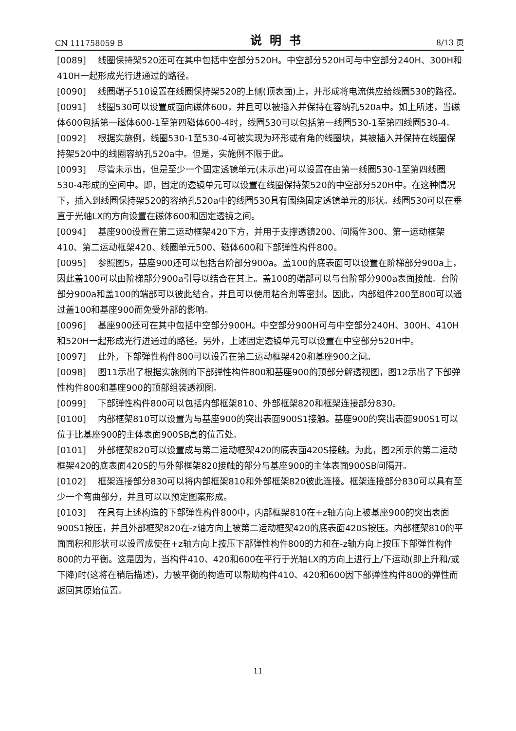CN 111758059 B 说明书 8/13 页
[0089] 线圈保持架520还可在其中包括中空部分520H。中空部分520H可与中空部分240H、300H和410H一起形成光行进通过的路径。
[0090] 线圈端子510设置在线圈保持架520的上侧(顶表面)上，并形成将电流供应给线圈530的路径。
[0091] 线圈530可以设置成面向磁体600，并且可以被插入并保持在容纳孔520a中。如上所述，当磁体600包括第一磁体600-1至第四磁体600-4时，线圈530可以包括第一线圈530-1至第四线圈530-4。
[0092] 根据实施例，线圈530-1至530-4可被实现为环形或有角的线圈块，其被插入并保持在线圈保持架520中的线圈容纳孔520a中。但是，实施例不限于此。
[0093] 尽管未示出，但是至少一个固定透镜单元(未示出)可以设置在由第一线圈530-1至第四线圈530-4形成的空间中。即，固定的透镜单元可以设置在线圈保持架520的中空部分520H中。在这种情况下，插入到线圈保持架520的容纳孔520a中的线圈530具有围绕固定透镜单元的形状。线圈530可以在垂直于光轴LX的方向设置在磁体600和固定透镜之间。
[0094] 基座900设置在第二运动框架420下方，并用于支撑透镜200、间隔件300、第一运动框架410、第二运动框架420、线圈单元500、磁体600和下部弹性构件800。
[0095] 参照图5，基座900还可以包括台阶部分900a。盖100的底表面可以设置在阶梯部分900a上，因此盖100可以由阶梯部分900a引导以结合在其上。盖100的端部可以与台阶部分900a表面接触。台阶部分900a和盖100的端部可以彼此结合，并且可以使用粘合剂等密封。因此，内部组件200至800可以通过盖100和基座900而免受外部的影响。
[0096] 基座900还可在其中包括中空部分900H。中空部分900H可与中空部分240H、300H、410H和520H一起形成光行进通过的路径。另外，上述固定透镜单元可以设置在中空部分520H中。
[0097] 此外，下部弹性构件800可以设置在第二运动框架420和基座900之间。
[0098] 图11示出了根据实施例的下部弹性构件800和基座900的顶部分解透视图，图12示出了下部弹性构件800和基座900的顶部组装透视图。
[0099] 下部弹性构件800可以包括内部框架810、外部框架820和框架连接部分830。
[0100] 内部框架810可以设置为与基座900的突出表面900S1接触。基座900的突出表面900S1可以位于比基座900的主体表面900SB高的位置处。
[0101] 外部框架820可以设置成与第二运动框架420的底表面420S接触。为此，图2所示的第二运动框架420的底表面420S的与外部框架820接触的部分与基座900的主体表面900SB间隔开。
[0102] 框架连接部分830可以将内部框架810和外部框架820彼此连接。框架连接部分830可以具有至少一个弯曲部分，并且可以以预定图案形成。
[0103] 在具有上述构造的下部弹性构件800中，内部框架810在+z轴方向上被基座900的突出表面900S1按压，并且外部框架820在-z轴方向上被第二运动框架420的底表面420S按压。内部框架810的平面面积和形状可以设置成使在+z轴方向上按压下部弹性构件800的力和在-z轴方向上按压下部弹性构件800的力平衡。这是因为，当构件410、420和600在平行于光轴LX的方向上进行上/下运动(即上升和/或下降)时(这将在稍后描述)，力被平衡的构造可以帮助构件410、420和600因下部弹性构件800的弹性而返回其原始位置。
11